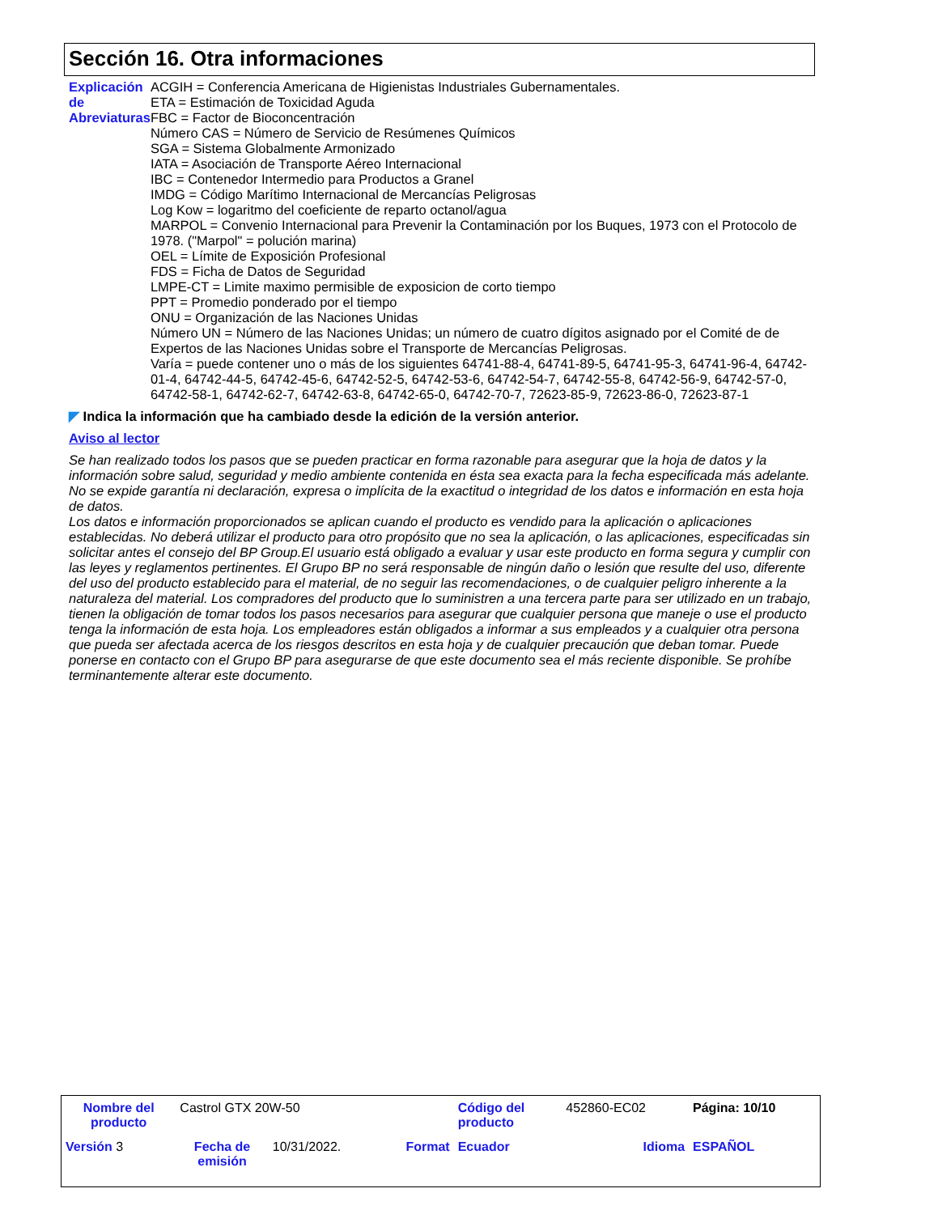Sección 16. Otra informaciones
Explicación de Abreviaturas
ACGIH = Conferencia Americana de Higienistas Industriales Gubernamentales.
ETA = Estimación de Toxicidad Aguda
FBC = Factor de Bioconcentración
Número CAS = Número de Servicio de Resúmenes Químicos
SGA = Sistema Globalmente Armonizado
IATA = Asociación de Transporte Aéreo Internacional
IBC = Contenedor Intermedio para Productos a Granel
IMDG = Código Marítimo Internacional de Mercancías Peligrosas
Log Kow = logaritmo del coeficiente de reparto octanol/agua
MARPOL = Convenio Internacional para Prevenir la Contaminación por los Buques, 1973 con el Protocolo de 1978. ("Marpol" = polución marina)
OEL = Límite de Exposición Profesional
FDS = Ficha de Datos de Seguridad
LMPE-CT = Limite maximo permisible de exposicion de corto tiempo
PPT = Promedio ponderado por el tiempo
ONU = Organización de las Naciones Unidas
Número UN = Número de las Naciones Unidas; un número de cuatro dígitos asignado por el Comité de de Expertos de las Naciones Unidas sobre el Transporte de Mercancías Peligrosas.
Varía = puede contener uno o más de los siguientes 64741-88-4, 64741-89-5, 64741-95-3, 64741-96-4, 64742-01-4, 64742-44-5, 64742-45-6, 64742-52-5, 64742-53-6, 64742-54-7, 64742-55-8, 64742-56-9, 64742-57-0, 64742-58-1, 64742-62-7, 64742-63-8, 64742-65-0, 64742-70-7, 72623-85-9, 72623-86-0, 72623-87-1
◤ Indica la información que ha cambiado desde la edición de la versión anterior.
Aviso al lector
Se han realizado todos los pasos que se pueden practicar en forma razonable para asegurar que la hoja de datos y la información sobre salud, seguridad y medio ambiente contenida en ésta sea exacta para la fecha especificada más adelante. No se expide garantía ni declaración, expresa o implícita de la exactitud o integridad de los datos e información en esta hoja de datos.
Los datos e información proporcionados se aplican cuando el producto es vendido para la aplicación o aplicaciones establecidas. No deberá utilizar el producto para otro propósito que no sea la aplicación, o las aplicaciones, especificadas sin solicitar antes el consejo del BP Group.El usuario está obligado a evaluar y usar este producto en forma segura y cumplir con las leyes y reglamentos pertinentes. El Grupo BP no será responsable de ningún daño o lesión que resulte del uso, diferente del uso del producto establecido para el material, de no seguir las recomendaciones, o de cualquier peligro inherente a la naturaleza del material. Los compradores del producto que lo suministren a una tercera parte para ser utilizado en un trabajo, tienen la obligación de tomar todos los pasos necesarios para asegurar que cualquier persona que maneje o use el producto tenga la información de esta hoja. Los empleadores están obligados a informar a sus empleados y a cualquier otra persona que pueda ser afectada acerca de los riesgos descritos en esta hoja y de cualquier precaución que deban tomar. Puede ponerse en contacto con el Grupo BP para asegurarse de que este documento sea el más reciente disponible. Se prohíbe terminantemente alterar este documento.
| Nombre del producto | Castrol GTX 20W-50 | | | Código del producto | 452860-EC02 | Página: 10/10 |
| Versión 3 | Fecha de emisión | 10/31/2022. | Format | Ecuador | Idioma | ESPAÑOL |